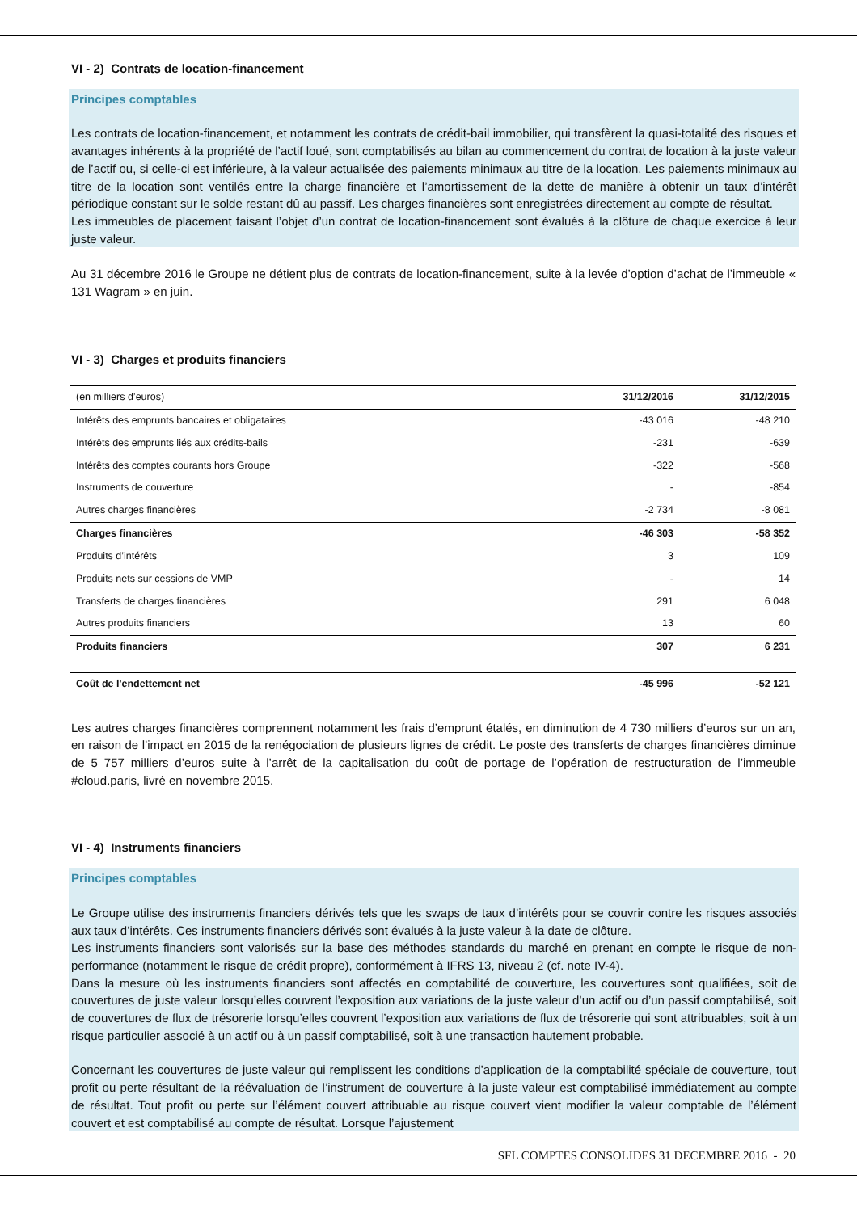VI - 2) Contrats de location-financement
Principes comptables
Les contrats de location-financement, et notamment les contrats de crédit-bail immobilier, qui transfèrent la quasi-totalité des risques et avantages inhérents à la propriété de l’actif loué, sont comptabilisés au bilan au commencement du contrat de location à la juste valeur de l’actif ou, si celle-ci est inférieure, à la valeur actualisée des paiements minimaux au titre de la location. Les paiements minimaux au titre de la location sont ventilés entre la charge financière et l’amortissement de la dette de manière à obtenir un taux d’intérêt périodique constant sur le solde restant dû au passif. Les charges financières sont enregistrées directement au compte de résultat.
Les immeubles de placement faisant l’objet d’un contrat de location-financement sont évalués à la clôture de chaque exercice à leur juste valeur.
Au 31 décembre 2016 le Groupe ne détient plus de contrats de location-financement, suite à la levée d’option d’achat de l’immeuble « 131 Wagram » en juin.
VI - 3) Charges et produits financiers
| (en milliers d’euros) | 31/12/2016 | 31/12/2015 |
| --- | --- | --- |
| Intérêts des emprunts bancaires et obligataires | -43 016 | -48 210 |
| Intérêts des emprunts liés aux crédits-bails | -231 | -639 |
| Intérêts des comptes courants hors Groupe | -322 | -568 |
| Instruments de couverture | - | -854 |
| Autres charges financières | -2 734 | -8 081 |
| Charges financières | -46 303 | -58 352 |
| Produits d’intérêts | 3 | 109 |
| Produits nets sur cessions de VMP | - | 14 |
| Transferts de charges financières | 291 | 6 048 |
| Autres produits financiers | 13 | 60 |
| Produits financiers | 307 | 6 231 |
| Coût de l'endettement net | -45 996 | -52 121 |
Les autres charges financières comprennent notamment les frais d’emprunt étalés, en diminution de 4 730 milliers d’euros sur un an, en raison de l’impact en 2015 de la renégociation de plusieurs lignes de crédit. Le poste des transferts de charges financières diminue de 5 757 milliers d’euros suite à l’arrêt de la capitalisation du coût de portage de l’opération de restructuration de l’immeuble #cloud.paris, livré en novembre 2015.
VI - 4) Instruments financiers
Principes comptables
Le Groupe utilise des instruments financiers dérivés tels que les swaps de taux d’intérêts pour se couvrir contre les risques associés aux taux d’intérêts. Ces instruments financiers dérivés sont évalués à la juste valeur à la date de clôture.
Les instruments financiers sont valorisés sur la base des méthodes standards du marché en prenant en compte le risque de non-performance (notamment le risque de crédit propre), conformément à IFRS 13, niveau 2 (cf. note IV-4).
Dans la mesure où les instruments financiers sont affectés en comptabilité de couverture, les couvertures sont qualifiées, soit de couvertures de juste valeur lorsqu’elles couvrent l’exposition aux variations de la juste valeur d’un actif ou d’un passif comptabilisé, soit de couvertures de flux de trésorerie lorsqu’elles couvrent l’exposition aux variations de flux de trésorerie qui sont attribuables, soit à un risque particulier associé à un actif ou à un passif comptabilisé, soit à une transaction hautement probable.
Concernant les couvertures de juste valeur qui remplissent les conditions d’application de la comptabilité spéciale de couverture, tout profit ou perte résultant de la réévaluation de l’instrument de couverture à la juste valeur est comptabilisé immédiatement au compte de résultat. Tout profit ou perte sur l’élément couvert attribuable au risque couvert vient modifier la valeur comptable de l’élément couvert et est comptabilisé au compte de résultat. Lorsque l’ajustement
SFL COMPTES CONSOLIDES 31 DECEMBRE 2016 - 20